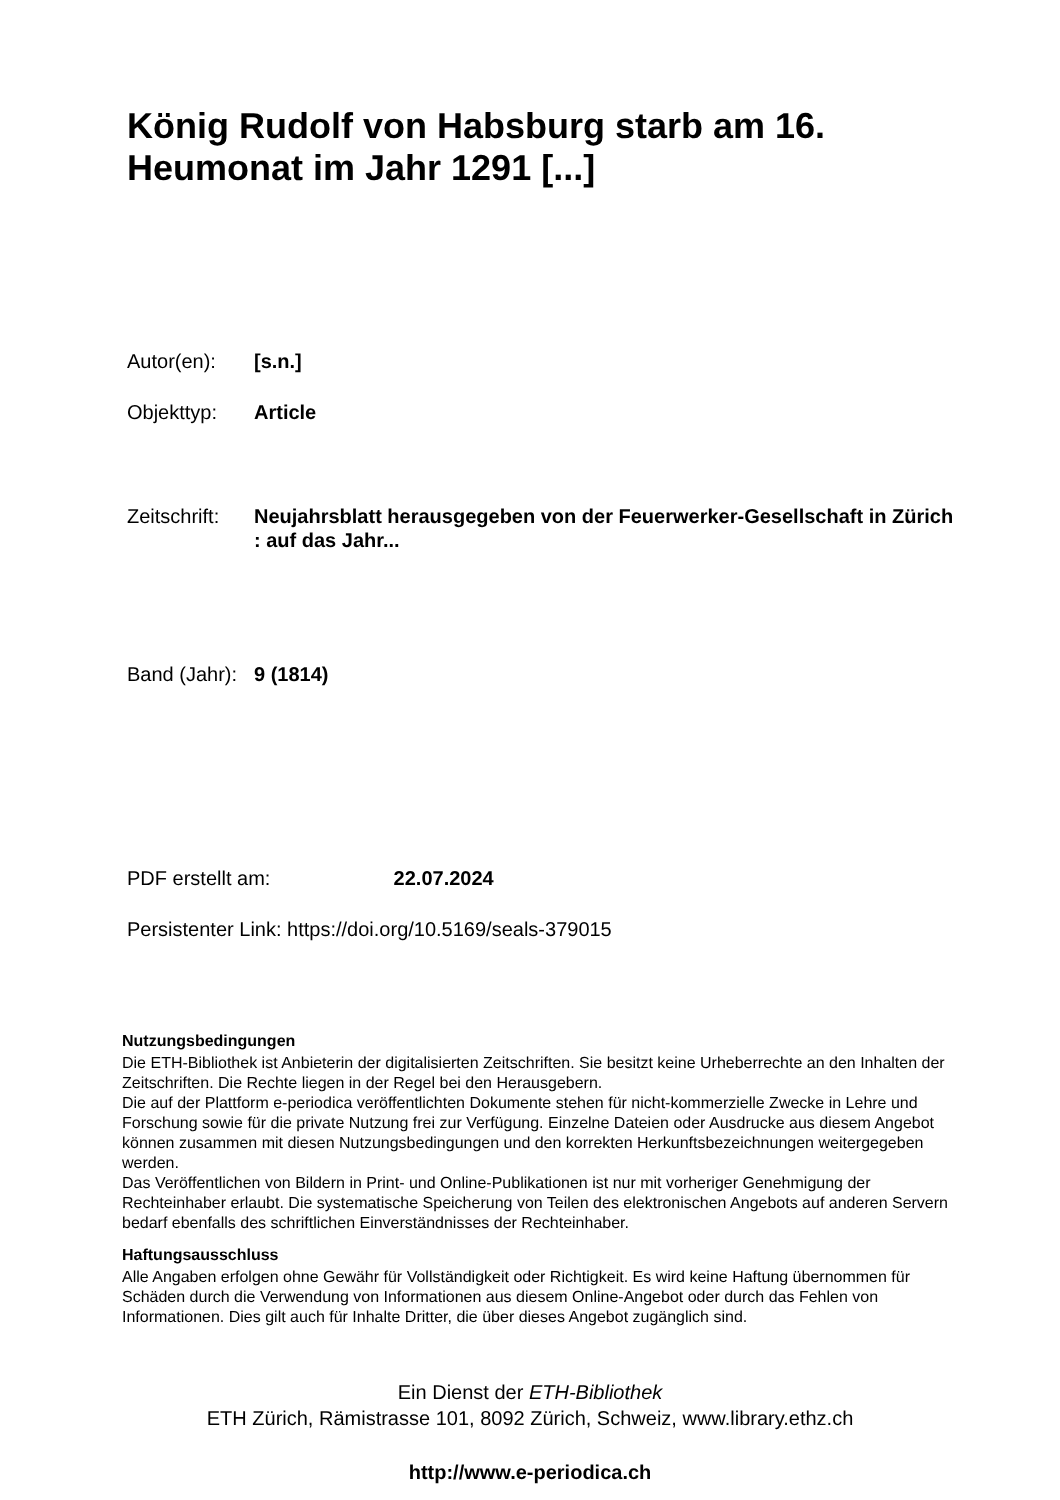König Rudolf von Habsburg starb am 16.
Heumonat im Jahr 1291 [...]
Autor(en): [s.n.]
Objekttyp: Article
Zeitschrift:
Neujahrsblatt herausgegeben von der Feuerwerker-Gesellschaft in Zürich : auf das Jahr...
Band (Jahr):
9 (1814)
PDF erstellt am: 22.07.2024
Persistenter Link: https://doi.org/10.5169/seals-379015
Nutzungsbedingungen
Die ETH-Bibliothek ist Anbieterin der digitalisierten Zeitschriften. Sie besitzt keine Urheberrechte an den Inhalten der Zeitschriften. Die Rechte liegen in der Regel bei den Herausgebern.
Die auf der Plattform e-periodica veröffentlichten Dokumente stehen für nicht-kommerzielle Zwecke in Lehre und Forschung sowie für die private Nutzung frei zur Verfügung. Einzelne Dateien oder Ausdrucke aus diesem Angebot können zusammen mit diesen Nutzungsbedingungen und den korrekten Herkunftsbezeichnungen weitergegeben werden.
Das Veröffentlichen von Bildern in Print- und Online-Publikationen ist nur mit vorheriger Genehmigung der Rechteinhaber erlaubt. Die systematische Speicherung von Teilen des elektronischen Angebots auf anderen Servern bedarf ebenfalls des schriftlichen Einverständnisses der Rechteinhaber.
Haftungsausschluss
Alle Angaben erfolgen ohne Gewähr für Vollständigkeit oder Richtigkeit. Es wird keine Haftung übernommen für Schäden durch die Verwendung von Informationen aus diesem Online-Angebot oder durch das Fehlen von Informationen. Dies gilt auch für Inhalte Dritter, die über dieses Angebot zugänglich sind.
Ein Dienst der ETH-Bibliothek
ETH Zürich, Rämistrasse 101, 8092 Zürich, Schweiz, www.library.ethz.ch
http://www.e-periodica.ch